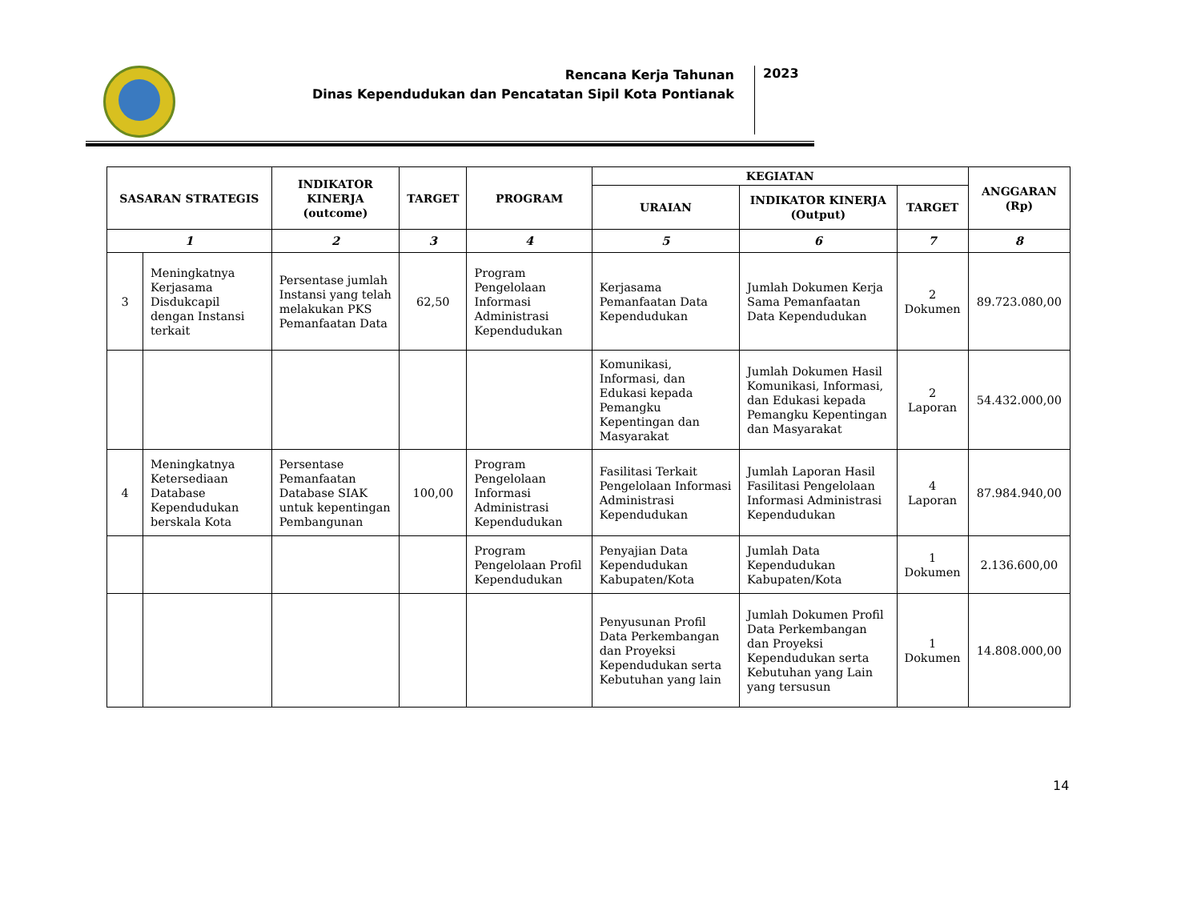Rencana Kerja Tahunan
Dinas Kependudukan dan Pencatatan Sipil Kota Pontianak
2023
| SASARAN STRATEGIS | | INDIKATOR KINERJA (outcome) | TARGET | PROGRAM | KEGIATAN | | | ANGGARAN (Rp) |
| --- | --- | --- | --- | --- | --- | --- | --- | --- |
| | | | | | URAIAN | INDIKATOR KINERJA (Output) | TARGET | |
| 1 | | 2 | 3 | 4 | 5 | 6 | 7 | 8 |
| 3 | Meningkatnya Kerjasama Disdukcapil dengan Instansi terkait | Persentase jumlah Instansi yang telah melakukan PKS Pemanfaatan Data | 62,50 | Program Pengelolaan Informasi Administrasi Kependudukan | Kerjasama Pemanfaatan Data Kependudukan | Jumlah Dokumen Kerja Sama Pemanfaatan Data Kependudukan | 2 Dokumen | 89.723.080,00 |
| | | | | | Komunikasi, Informasi, dan Edukasi kepada Pemangku Kepentingan dan Masyarakat | Jumlah Dokumen Hasil Komunikasi, Informasi, dan Edukasi kepada Pemangku Kepentingan dan Masyarakat | 2 Laporan | 54.432.000,00 |
| 4 | Meningkatnya Ketersediaan Database Kependudukan berskala Kota | Persentase Pemanfaatan Database SIAK untuk kepentingan Pembangunan | 100,00 | Program Pengelolaan Informasi Administrasi Kependudukan | Fasilitasi Terkait Pengelolaan Informasi Administrasi Kependudukan | Jumlah Laporan Hasil Fasilitasi Pengelolaan Informasi Administrasi Kependudukan | 4 Laporan | 87.984.940,00 |
| | | | | Program Pengelolaan Profil Kependudukan | Penyajian Data Kependudukan Kabupaten/Kota | Jumlah Data Kependudukan Kabupaten/Kota | 1 Dokumen | 2.136.600,00 |
| | | | | | Penyusunan Profil Data Perkembangan dan Proyeksi Kependudukan serta Kebutuhan yang lain | Jumlah Dokumen Profil Data Perkembangan dan Proyeksi Kependudukan serta Kebutuhan yang Lain yang tersusun | 1 Dokumen | 14.808.000,00 |
14